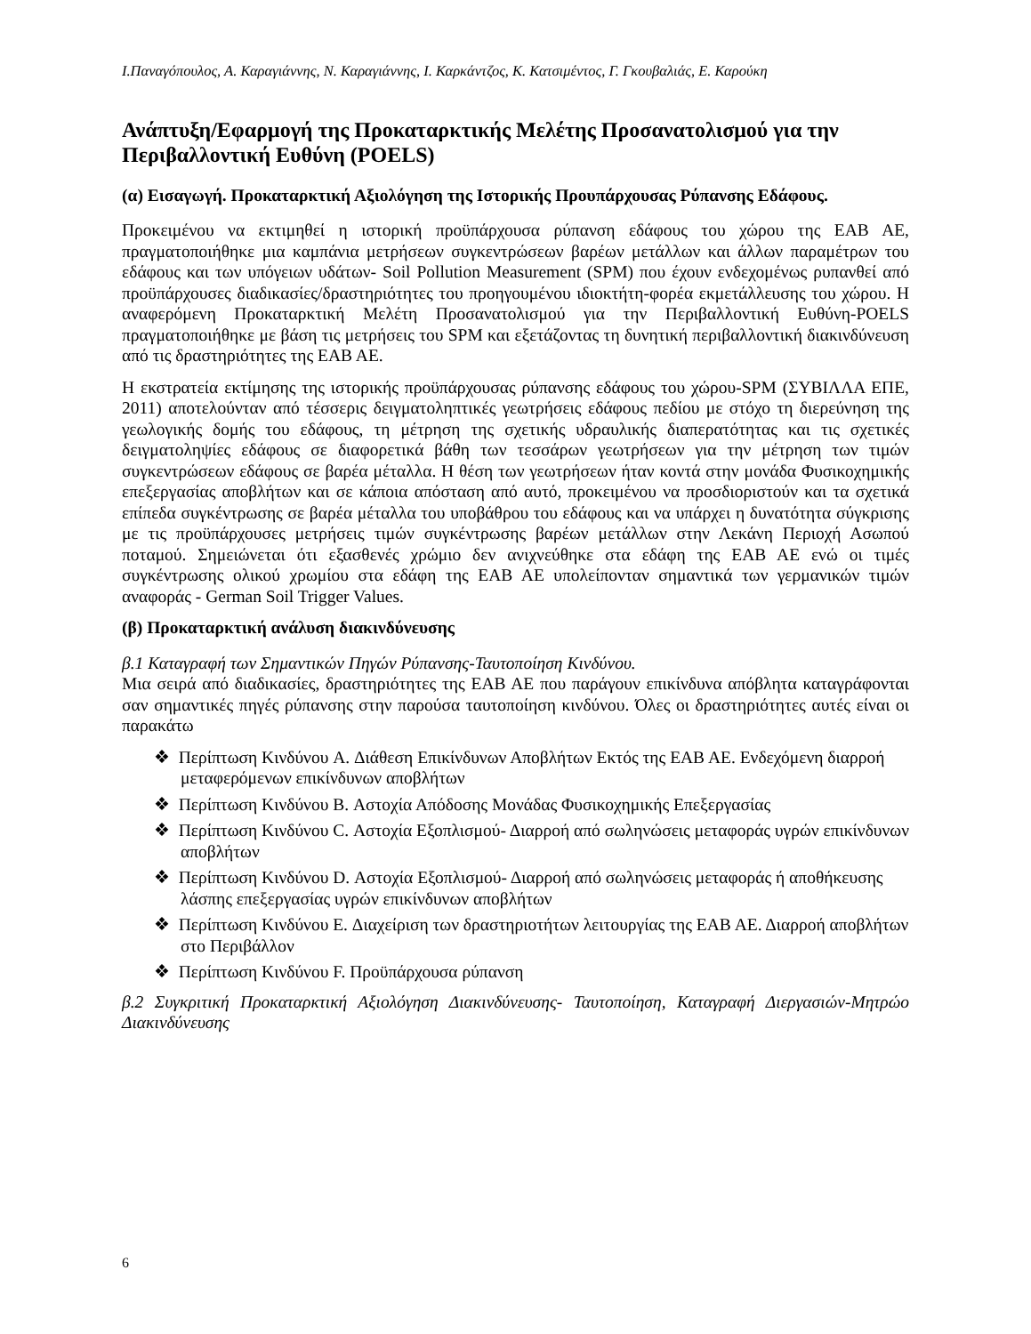Ι.Παναγόπουλος, Α. Καραγιάννης, Ν. Καραγιάννης, Ι. Καρκάντζος, Κ. Κατσιμέντος, Γ. Γκουβαλιάς, Ε. Καρούκη
Ανάπτυξη/Εφαρμογή της Προκαταρκτικής Μελέτης Προσανατολισμού για την Περιβαλλοντική Ευθύνη (POELS)
(α) Εισαγωγή. Προκαταρκτική Αξιολόγηση της Ιστορικής Προυπάρχουσας Ρύπανσης Εδάφους.
Προκειμένου να εκτιμηθεί η ιστορική προϋπάρχουσα ρύπανση εδάφους του χώρου της ΕΑΒ ΑΕ, πραγματοποιήθηκε μια καμπάνια μετρήσεων συγκεντρώσεων βαρέων μετάλλων και άλλων παραμέτρων του εδάφους και των υπόγειων υδάτων- Soil Pollution Measurement (SPM) που έχουν ενδεχομένως ρυπανθεί από προϋπάρχουσες διαδικασίες/δραστηριότητες του προηγουμένου ιδιοκτήτη-φορέα εκμετάλλευσης του χώρου. Η αναφερόμενη Προκαταρκτική Μελέτη Προσανατολισμού για την Περιβαλλοντική Ευθύνη-POELS πραγματοποιήθηκε με βάση τις μετρήσεις του SPM και εξετάζοντας τη δυνητική περιβαλλοντική διακινδύνευση από τις δραστηριότητες της ΕΑΒ ΑΕ.
Η εκστρατεία εκτίμησης της ιστορικής προϋπάρχουσας ρύπανσης εδάφους του χώρου-SPM (ΣΥΒΙΛΛΑ ΕΠΕ, 2011) αποτελούνταν από τέσσερις δειγματοληπτικές γεωτρήσεις εδάφους πεδίου με στόχο τη διερεύνηση της γεωλογικής δομής του εδάφους, τη μέτρηση της σχετικής υδραυλικής διαπερατότητας και τις σχετικές δειγματοληψίες εδάφους σε διαφορετικά βάθη των τεσσάρων γεωτρήσεων για την μέτρηση των τιμών συγκεντρώσεων εδάφους σε βαρέα μέταλλα. Η θέση των γεωτρήσεων ήταν κοντά στην μονάδα Φυσικοχημικής επεξεργασίας αποβλήτων και σε κάποια απόσταση από αυτό, προκειμένου να προσδιοριστούν και τα σχετικά επίπεδα συγκέντρωσης σε βαρέα μέταλλα του υποβάθρου του εδάφους και να υπάρχει η δυνατότητα σύγκρισης με τις προϋπάρχουσες μετρήσεις τιμών συγκέντρωσης βαρέων μετάλλων στην Λεκάνη Περιοχή Ασωπού ποταμού. Σημειώνεται ότι εξασθενές χρώμιο δεν ανιχνεύθηκε στα εδάφη της ΕΑΒ ΑΕ ενώ οι τιμές συγκέντρωσης ολικού χρωμίου στα εδάφη της ΕΑΒ ΑΕ υπολείπονταν σημαντικά των γερμανικών τιμών αναφοράς - German Soil Trigger Values.
(β) Προκαταρκτική ανάλυση διακινδύνευσης
β.1 Καταγραφή των Σημαντικών Πηγών Ρύπανσης-Ταυτοποίηση Κινδύνου.
Μια σειρά από διαδικασίες, δραστηριότητες της ΕΑΒ ΑΕ που παράγουν επικίνδυνα απόβλητα καταγράφονται σαν σημαντικές πηγές ρύπανσης στην παρούσα ταυτοποίηση κινδύνου. Όλες οι δραστηριότητες αυτές είναι οι παρακάτω
❖ Περίπτωση Κινδύνου A. Διάθεση Επικίνδυνων Αποβλήτων Εκτός της ΕΑΒ ΑΕ. Ενδεχόμενη διαρροή μεταφερόμενων επικίνδυνων αποβλήτων
❖ Περίπτωση Κινδύνου B. Αστοχία Απόδοσης Μονάδας Φυσικοχημικής Επεξεργασίας
❖ Περίπτωση Κινδύνου C. Αστοχία Εξοπλισμού- Διαρροή από σωληνώσεις μεταφοράς υγρών επικίνδυνων αποβλήτων
❖ Περίπτωση Κινδύνου D. Αστοχία Εξοπλισμού- Διαρροή από σωληνώσεις μεταφοράς ή αποθήκευσης λάσπης επεξεργασίας υγρών επικίνδυνων αποβλήτων
❖ Περίπτωση Κινδύνου E. Διαχείριση των δραστηριοτήτων λειτουργίας της ΕΑΒ ΑΕ. Διαρροή αποβλήτων στο Περιβάλλον
❖ Περίπτωση Κινδύνου F. Προϋπάρχουσα ρύπανση
β.2 Συγκριτική Προκαταρκτική Αξιολόγηση Διακινδύνευσης- Ταυτοποίηση, Καταγραφή Διεργασιών-Μητρώο Διακινδύνευσης
6